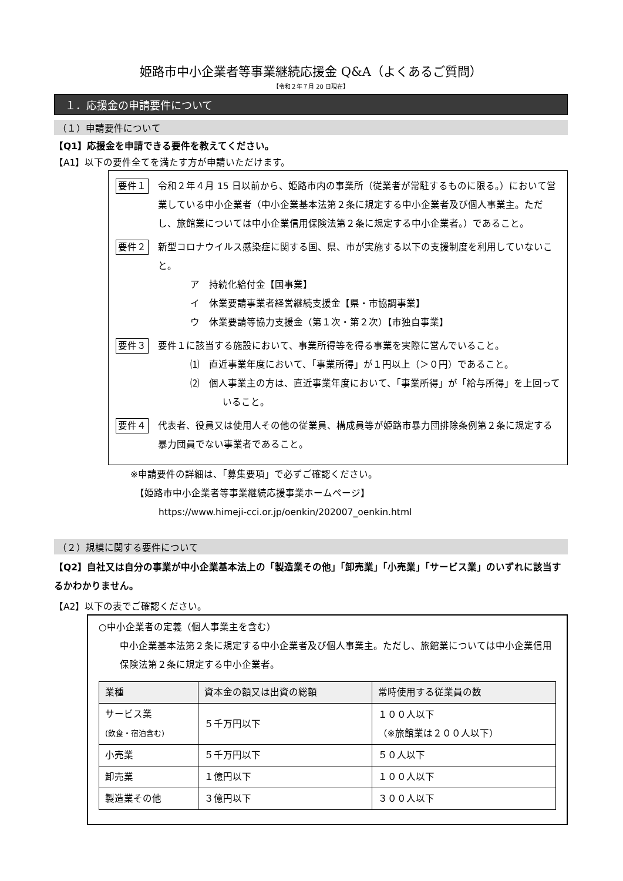姫路市中小企業者等事業継続応援金 Q&A（よくあるご質問）
【令和２年７月 20 日現在】
１．応援金の申請要件について
（１）申請要件について
【Q1】応援金を申請できる要件を教えてください。
【A1】以下の要件全てを満たす方が申請いただけます。
要件１
令和２年４月 15 日以前から、姫路市内の事業所（従業者が常駐するものに限る。）において営業している中小企業者（中小企業基本法第２条に規定する中小企業者及び個人事業主。ただし、旅館業については中小企業信用保険法第２条に規定する中小企業者。）であること。
要件２
新型コロナウイルス感染症に関する国、県、市が実施する以下の支援制度を利用していないこと。
ア　持続化給付金【国事業】
イ　休業要請事業者経営継続支援金【県・市協調事業】
ウ　休業要請等協力支援金（第１次・第２次）【市独自事業】
要件３
要件１に該当する施設において、事業所得等を得る事業を実際に営んでいること。
⑴　直近事業年度において、「事業所得」が１円以上（＞０円）であること。
⑵　個人事業主の方は、直近事業年度において、「事業所得」が「給与所得」を上回っていること。
要件４
代表者、役員又は使用人その他の従業員、構成員等が姫路市暴力団排除条例第２条に規定する暴力団員でない事業者であること。
※申請要件の詳細は、「募集要項」で必ずご確認ください。
　【姫路市中小企業者等事業継続応援事業ホームページ】
　　　https://www.himeji-cci.or.jp/oenkin/202007_oenkin.html
（２）規模に関する要件について
【Q2】自社又は自分の事業が中小企業基本法上の「製造業その他」「卸売業」「小売業」「サービス業」のいずれに該当するかわかりません。
【A2】以下の表でご確認ください。
○中小企業者の定義（個人事業主を含む）
中小企業基本法第２条に規定する中小企業者及び個人事業主。ただし、旅館業については中小企業信用保険法第２条に規定する中小企業者。
| 業種 | 資本金の額又は出資の総額 | 常時使用する従業員の数 |
| --- | --- | --- |
| サービス業 (飲食・宿泊含む) | ５千万円以下 | １００人以下 （※旅館業は２００人以下） |
| 小売業 | ５千万円以下 | ５０人以下 |
| 卸売業 | １億円以下 | １００人以下 |
| 製造業その他 | ３億円以下 | ３００人以下 |